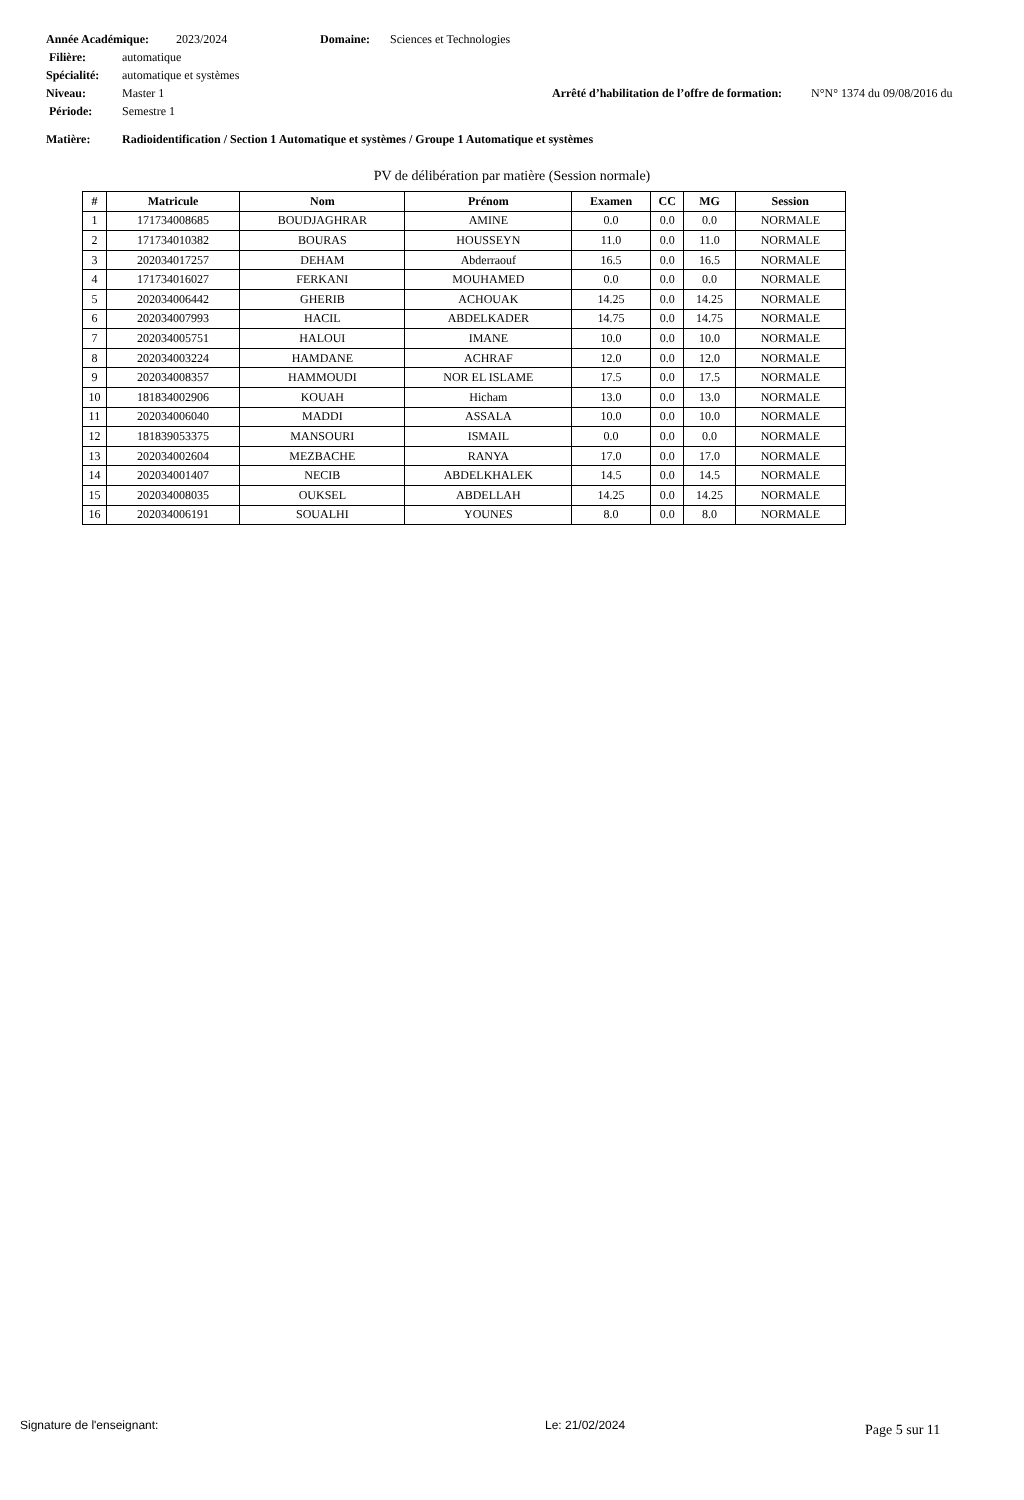Année Académique: 2023/2024 Domaine: Sciences et Technologies
Filière: automatique
Spécialité: automatique et systèmes
Niveau: Master 1 Arrêté d’habilitation de l’offre de formation: N°N° 1374 du 09/08/2016 du
Période: Semestre 1
Matière: Radioidentification / Section 1 Automatique et systèmes / Groupe 1 Automatique et systèmes
PV de délibération par matière (Session normale)
| # | Matricule | Nom | Prénom | Examen | CC | MG | Session |
| --- | --- | --- | --- | --- | --- | --- | --- |
| 1 | 171734008685 | BOUDJAGHRAR | AMINE | 0.0 | 0.0 | 0.0 | NORMALE |
| 2 | 171734010382 | BOURAS | HOUSSEYN | 11.0 | 0.0 | 11.0 | NORMALE |
| 3 | 202034017257 | DEHAM | Abderraouf | 16.5 | 0.0 | 16.5 | NORMALE |
| 4 | 171734016027 | FERKANI | MOUHAMED | 0.0 | 0.0 | 0.0 | NORMALE |
| 5 | 202034006442 | GHERIB | ACHOUAK | 14.25 | 0.0 | 14.25 | NORMALE |
| 6 | 202034007993 | HACIL | ABDELKADER | 14.75 | 0.0 | 14.75 | NORMALE |
| 7 | 202034005751 | HALOUI | IMANE | 10.0 | 0.0 | 10.0 | NORMALE |
| 8 | 202034003224 | HAMDANE | ACHRAF | 12.0 | 0.0 | 12.0 | NORMALE |
| 9 | 202034008357 | HAMMOUDI | NOR EL ISLAME | 17.5 | 0.0 | 17.5 | NORMALE |
| 10 | 181834002906 | KOUAH | Hicham | 13.0 | 0.0 | 13.0 | NORMALE |
| 11 | 202034006040 | MADDI | ASSALA | 10.0 | 0.0 | 10.0 | NORMALE |
| 12 | 181839053375 | MANSOURI | ISMAIL | 0.0 | 0.0 | 0.0 | NORMALE |
| 13 | 202034002604 | MEZBACHE | RANYA | 17.0 | 0.0 | 17.0 | NORMALE |
| 14 | 202034001407 | NECIB | ABDELKHALEK | 14.5 | 0.0 | 14.5 | NORMALE |
| 15 | 202034008035 | OUKSEL | ABDELLAH | 14.25 | 0.0 | 14.25 | NORMALE |
| 16 | 202034006191 | SOUALHI | YOUNES | 8.0 | 0.0 | 8.0 | NORMALE |
Signature de l'enseignant: Le: 21/02/2024 Page 5 sur 11